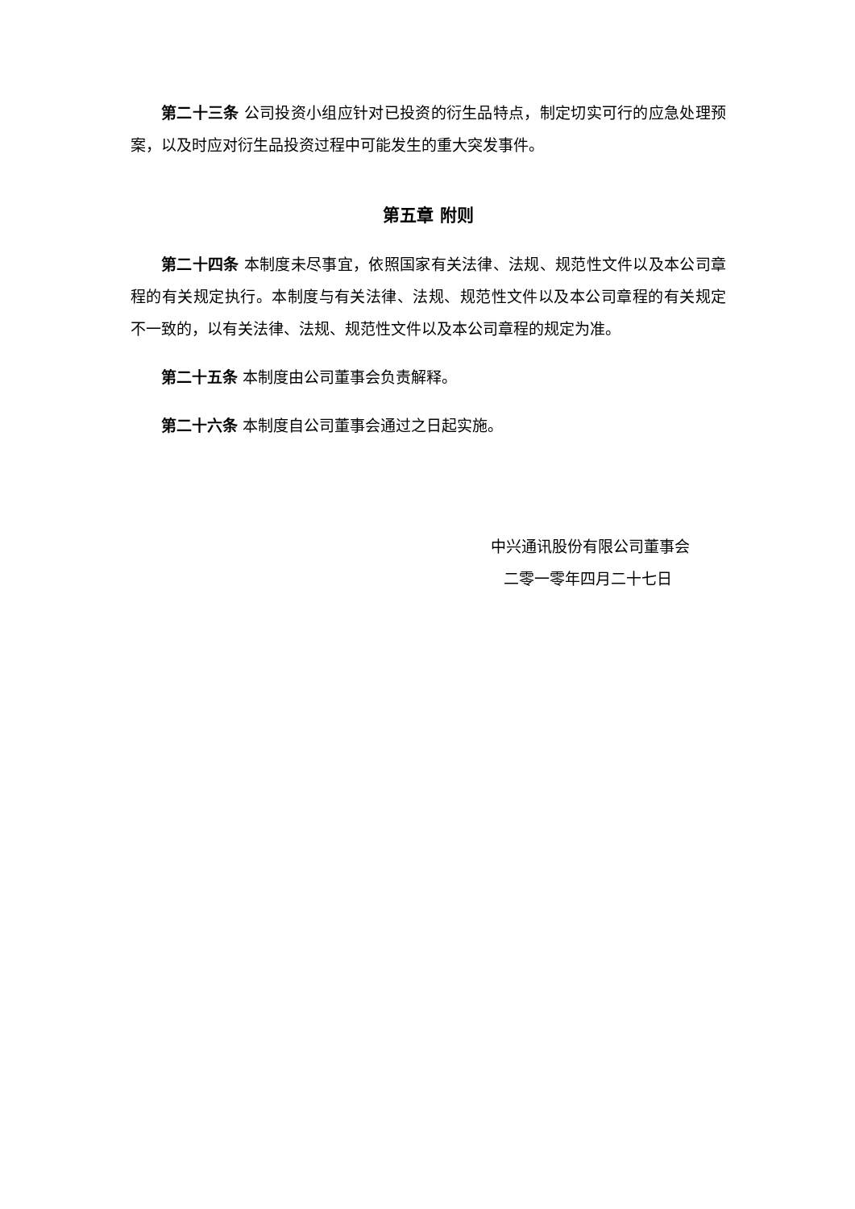第二十三条 公司投资小组应针对已投资的衍生品特点，制定切实可行的应急处理预案，以及时应对衍生品投资过程中可能发生的重大突发事件。
第五章 附则
第二十四条 本制度未尽事宜，依照国家有关法律、法规、规范性文件以及本公司章程的有关规定执行。本制度与有关法律、法规、规范性文件以及本公司章程的有关规定不一致的，以有关法律、法规、规范性文件以及本公司章程的规定为准。
第二十五条 本制度由公司董事会负责解释。
第二十六条 本制度自公司董事会通过之日起实施。
中兴通讯股份有限公司董事会
二零一零年四月二十七日